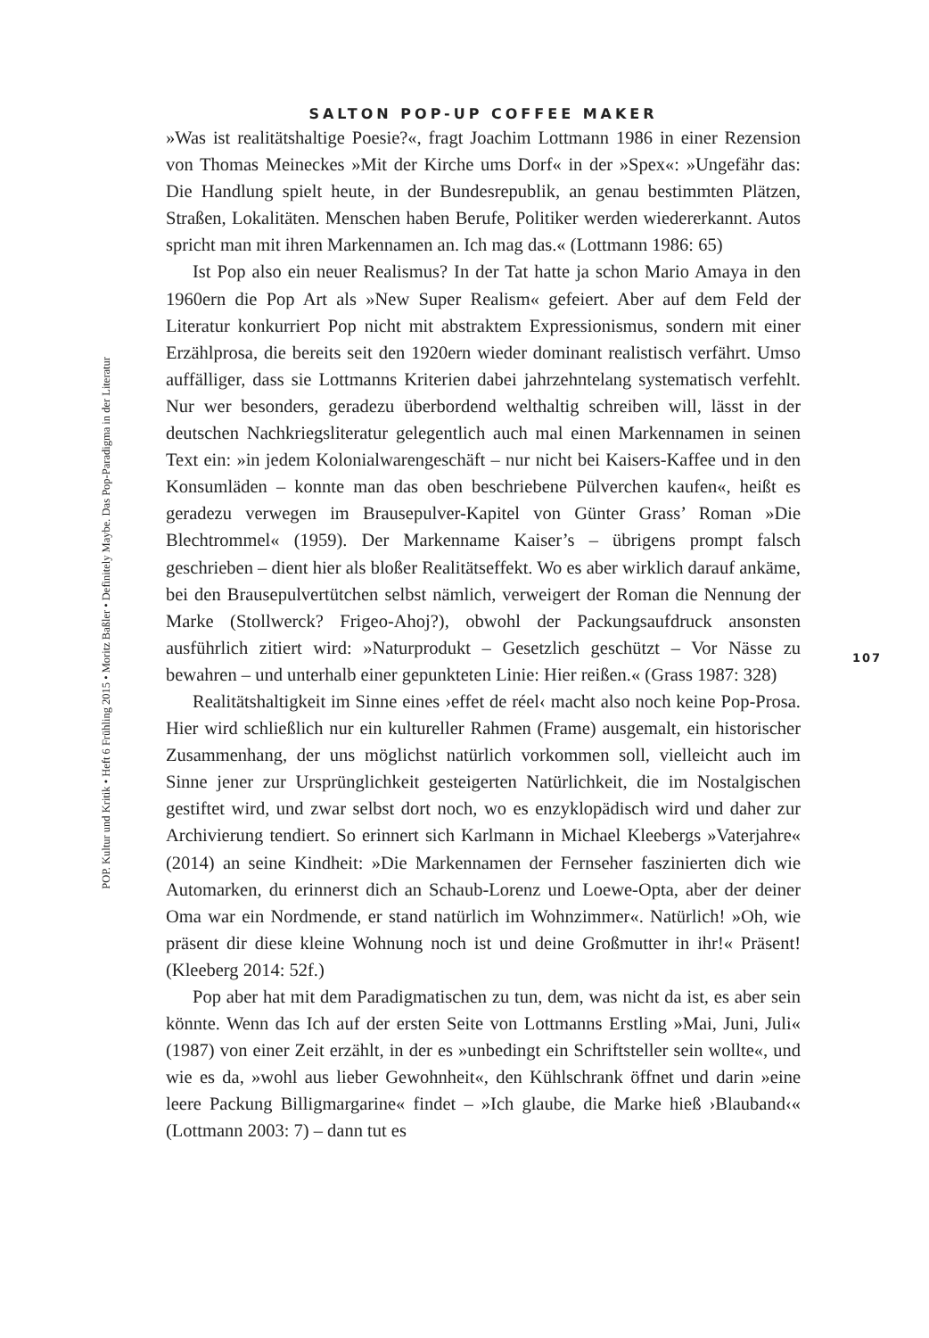SALTON POP-UP COFFEE MAKER
»Was ist realitätshaltige Poesie?«, fragt Joachim Lottmann 1986 in einer Rezension von Thomas Meineckes »Mit der Kirche ums Dorf« in der »Spex«: »Ungefähr das: Die Handlung spielt heute, in der Bundesrepublik, an genau bestimmten Plätzen, Straßen, Lokalitäten. Menschen haben Berufe, Politiker werden wiedererkannt. Autos spricht man mit ihren Markennamen an. Ich mag das.« (Lottmann 1986: 65)
Ist Pop also ein neuer Realismus? In der Tat hatte ja schon Mario Amaya in den 1960ern die Pop Art als »New Super Realism« gefeiert. Aber auf dem Feld der Literatur konkurriert Pop nicht mit abstraktem Expressionismus, sondern mit einer Erzählprosa, die bereits seit den 1920ern wieder dominant realistisch verfährt. Umso auffälliger, dass sie Lottmanns Kriterien dabei jahrzehntelang systematisch verfehlt. Nur wer besonders, geradezu überbordend welthaltig schreiben will, lässt in der deutschen Nachkriegsliteratur gelegentlich auch mal einen Markennamen in seinen Text ein: »in jedem Kolonialwarengeschäft – nur nicht bei Kaisers-Kaffee und in den Konsumläden – konnte man das oben beschriebene Pülverchen kaufen«, heißt es geradezu verwegen im Brausepulver-Kapitel von Günter Grass’ Roman »Die Blechtrommel« (1959). Der Markenname Kaiser’s – übrigens prompt falsch geschrieben – dient hier als bloßer Realitätseffekt. Wo es aber wirklich darauf ankäme, bei den Brausepulvertütchen selbst nämlich, verweigert der Roman die Nennung der Marke (Stollwerck? Frigeo-Ahoj?), obwohl der Packungsaufdruck ansonsten ausführlich zitiert wird: »Naturprodukt – Gesetzlich geschützt – Vor Nässe zu bewahren – und unterhalb einer gepunkteten Linie: Hier reißen.« (Grass 1987: 328)
Realitätshaltigkeit im Sinne eines ›effet de réel‹ macht also noch keine Pop-Prosa. Hier wird schließlich nur ein kultureller Rahmen (Frame) ausgemalt, ein historischer Zusammenhang, der uns möglichst natürlich vorkommen soll, vielleicht auch im Sinne jener zur Ursprünglichkeit gesteigerten Natürlichkeit, die im Nostalgischen gestiftet wird, und zwar selbst dort noch, wo es enzyklopädisch wird und daher zur Archivierung tendiert. So erinnert sich Karlmann in Michael Kleebergs »Vaterjahre« (2014) an seine Kindheit: »Die Markennamen der Fernseher faszinierten dich wie Automarken, du erinnerst dich an Schaub-Lorenz und Loewe-Opta, aber der deiner Oma war ein Nordmende, er stand natürlich im Wohnzimmer«. Natürlich! »Oh, wie präsent dir diese kleine Wohnung noch ist und deine Großmutter in ihr!« Präsent! (Kleeberg 2014: 52f.)
Pop aber hat mit dem Paradigmatischen zu tun, dem, was nicht da ist, es aber sein könnte. Wenn das Ich auf der ersten Seite von Lottmanns Erstling »Mai, Juni, Juli« (1987) von einer Zeit erzählt, in der es »unbedingt ein Schriftsteller sein wollte«, und wie es da, »wohl aus lieber Gewohnheit«, den Kühlschrank öffnet und darin »eine leere Packung Billigmargarine« findet – »Ich glaube, die Marke hieß ›Blauband‹« (Lottmann 2003: 7) – dann tut es
POP. Kultur und Kritik • Heft 6 Frühling 2015 • Moritz Baßler • Definitely Maybe. Das Pop-Paradigma in der Literatur
107